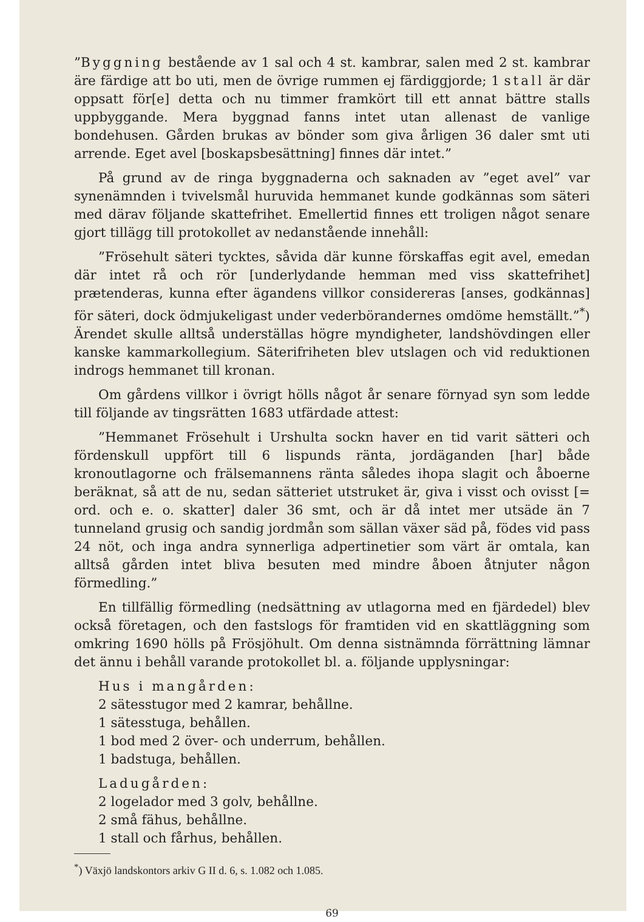”Byggning bestående av 1 sal och 4 st. kambrar, salen med 2 st. kambrar äre färdige att bo uti, men de övrige rummen ej färdiggjorde; 1 stall är där oppsatt för[e] detta och nu timmer framkört till ett annat bättre stalls uppbyggande. Mera byggnad fanns intet utan allenast de vanlige bondehusen. Gården brukas av bönder som giva årligen 36 daler smt uti arrende. Eget avel [boskapsbesättning] finnes där intet.”
På grund av de ringa byggnaderna och saknaden av ”eget avel” var synenämnden i tvivelsmål huruvida hemmanet kunde godkännas som säteri med därav följande skattefrihet. Emellertid finnes ett troligen något senare gjort tillägg till protokollet av nedanstående innehåll:
”Frösehult säteri tycktes, såvida där kunne förskaffas egit avel, emedan där intet rå och rör [underlydande hemman med viss skattefrihet] prætenderas, kunna efter ägandens villkor considereras [anses, godkännas] för säteri, dock ödmjukeligast under vederbörandernes omdöme hemställt.”<sup>*</sup>) Ärendet skulle alltså underställas högre myndigheter, landshövdingen eller kanske kammarkollegium. Säterifriheten blev utslagen och vid reduktionen indrogs hemmanet till kronan.
Om gårdens villkor i övrigt hölls något år senare förnyad syn som ledde till följande av tingsrätten 1683 utfärdade attest:
”Hemmanet Frösehult i Urshulta sockn haver en tid varit sätteri och fördenskull uppfört till 6 lispunds ränta, jordäganden [har] både kronoutlagorne och frälsemannens ränta således ihopa slagit och åboerne beräknat, så att de nu, sedan sätteriet utstruket är, giva i visst och ovisst [= ord. och e. o. skatter] daler 36 smt, och är då intet mer utsäde än 7 tunneland grusig och sandig jordmån som sällan växer säd på, födes vid pass 24 nöt, och inga andra synnerliga adpertinetier som värt är omtala, kan alltså gården intet bliva besuten med mindre åboen åtnjuter någon förmedling.”
En tillfällig förmedling (nedsättning av utlagorna med en fjärdedel) blev också företagen, och den fastslogs för framtiden vid en skattläggning som omkring 1690 hölls på Frösjöhult. Om denna sistnämnda förrättning lämnar det ännu i behåll varande protokollet bl. a. följande upplysningar:
Hus i mangården:
2 sätesstugor med 2 kamrar, behållne.
1 sätesstuga, behållen.
1 bod med 2 över- och underrum, behållen.
1 badstuga, behållen.
Ladugården:
2 logelador med 3 golv, behållne.
2 små fähus, behållne.
1 stall och fårhus, behållen.
<sup>*</sup>) Växjö landskontors arkiv G II d. 6, s. 1.082 och 1.085.
69